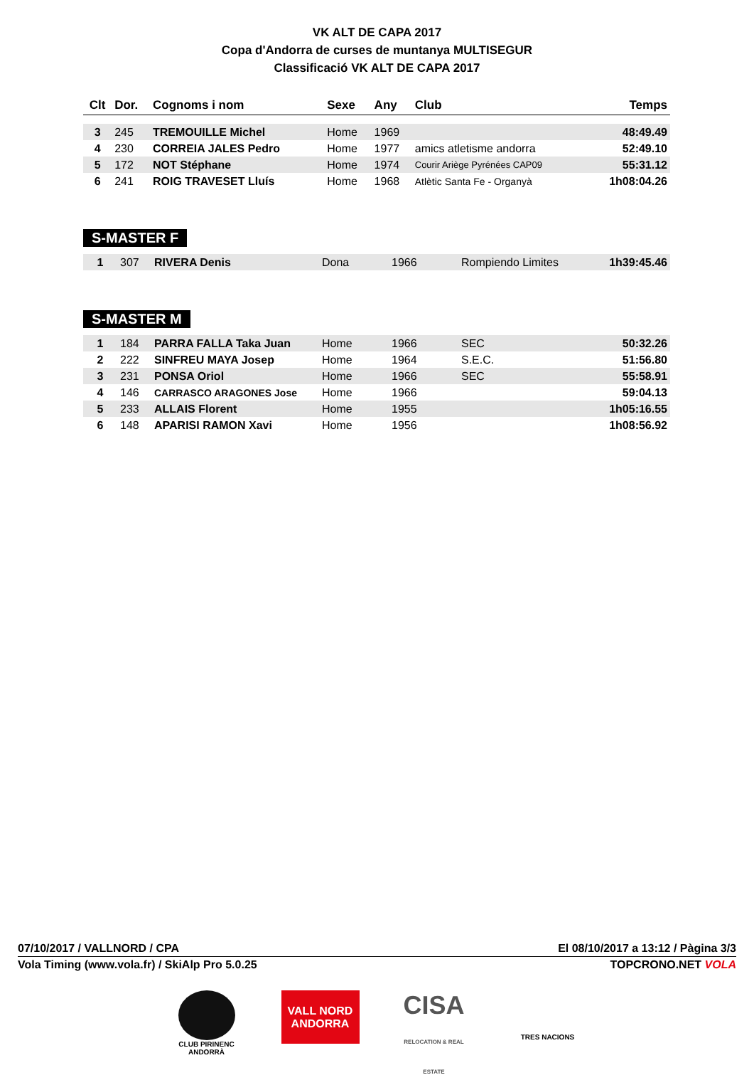VK ALT DE CAPA 2017
Copa d'Andorra de curses de muntanya MULTISEGUR
Classificació VK ALT DE CAPA 2017
| Clt | Dor. | Cognoms i nom | Sexe | Any | Club | Temps |
| --- | --- | --- | --- | --- | --- | --- |
| 3 | 245 | TREMOUILLE Michel | Home | 1969 | | 48:49.49 |
| 4 | 230 | CORREIA JALES Pedro | Home | 1977 | amics atletisme andorra | 52:49.10 |
| 5 | 172 | NOT Stéphane | Home | 1974 | Courir Ariège Pyrénées CAP09 | 55:31.12 |
| 6 | 241 | ROIG TRAVESET Lluís | Home | 1968 | Atlètic Santa Fe - Organyà | 1h08:04.26 |
S-MASTER F
| 1 | 307 | RIVERA Denis | Dona | 1966 | Rompiendo Limites | 1h39:45.46 |
S-MASTER M
| 1 | 184 | PARRA FALLA Taka Juan | Home | 1966 | SEC | 50:32.26 |
| 2 | 222 | SINFREU MAYA Josep | Home | 1964 | S.E.C. | 51:56.80 |
| 3 | 231 | PONSA Oriol | Home | 1966 | SEC | 55:58.91 |
| 4 | 146 | CARRASCO ARAGONES Jose | Home | 1966 | | 59:04.13 |
| 5 | 233 | ALLAIS Florent | Home | 1955 | | 1h05:16.55 |
| 6 | 148 | APARISI RAMON Xavi | Home | 1956 | | 1h08:56.92 |
07/10/2017 / VALLNORD / CPA El 08/10/2017 a 13:12 / Pàgina 3/3
Vola Timing (www.vola.fr) / SkiAlp Pro 5.0.25 TOPCRONO.NET VOLA
CLUB PIRINENC ANDORRÀ
VALL NORD ANDORRA
CISA
RELOCATION & REAL ESTATE
TRES NACIONS